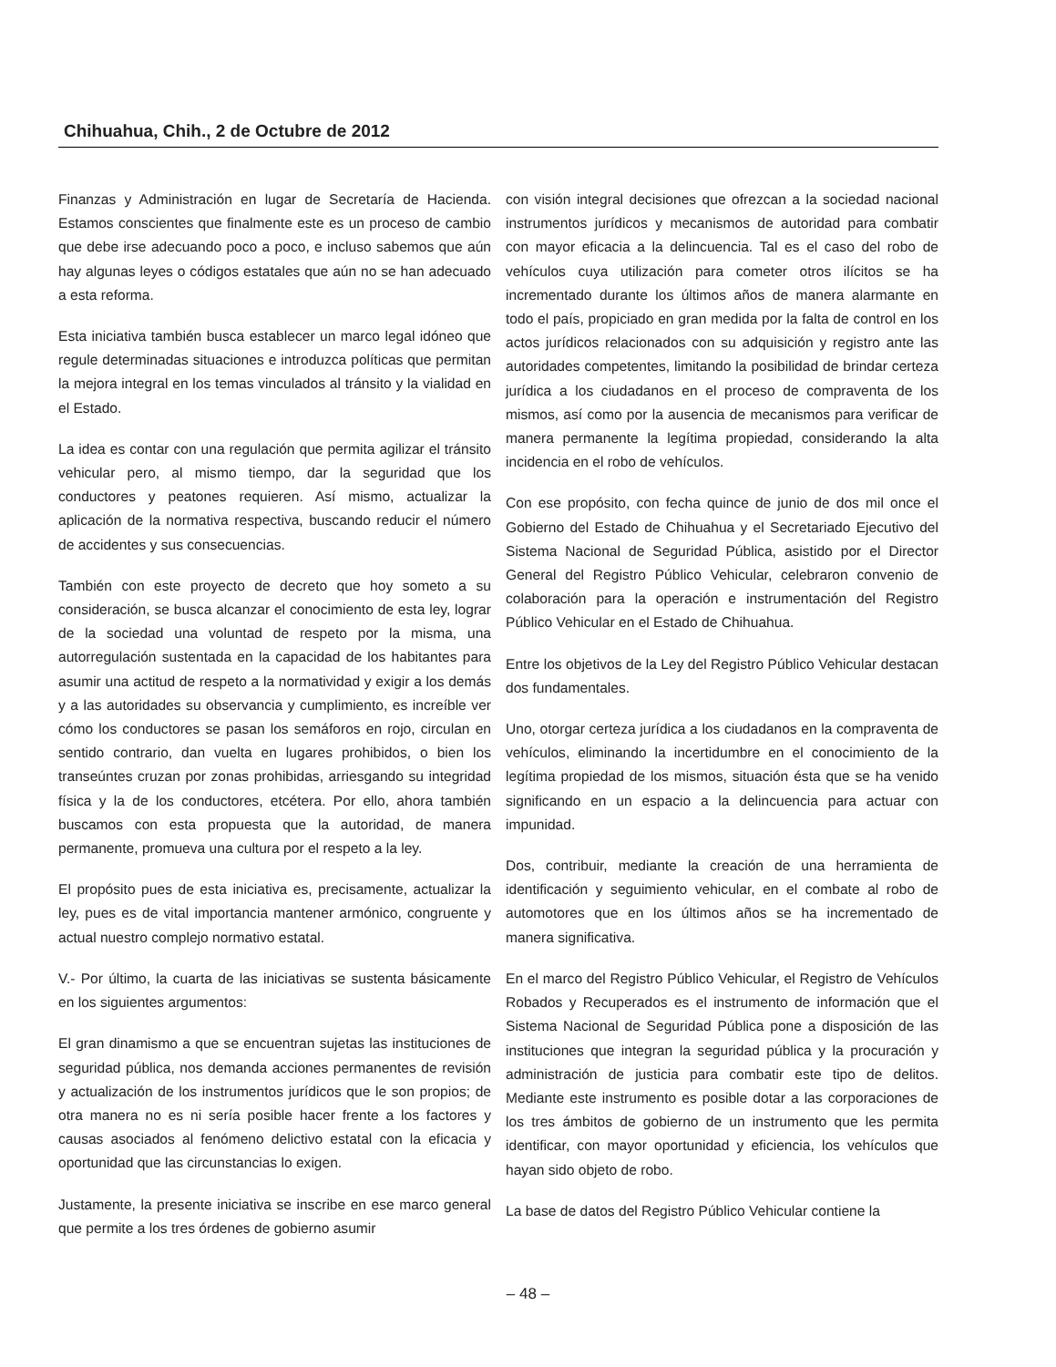Chihuahua, Chih., 2 de Octubre de 2012
Finanzas y Administración en lugar de Secretaría de Hacienda. Estamos conscientes que finalmente este es un proceso de cambio que debe irse adecuando poco a poco, e incluso sabemos que aún hay algunas leyes o códigos estatales que aún no se han adecuado a esta reforma.
Esta iniciativa también busca establecer un marco legal idóneo que regule determinadas situaciones e introduzca políticas que permitan la mejora integral en los temas vinculados al tránsito y la vialidad en el Estado.
La idea es contar con una regulación que permita agilizar el tránsito vehicular pero, al mismo tiempo, dar la seguridad que los conductores y peatones requieren. Así mismo, actualizar la aplicación de la normativa respectiva, buscando reducir el número de accidentes y sus consecuencias.
También con este proyecto de decreto que hoy someto a su consideración, se busca alcanzar el conocimiento de esta ley, lograr de la sociedad una voluntad de respeto por la misma, una autorregulación sustentada en la capacidad de los habitantes para asumir una actitud de respeto a la normatividad y exigir a los demás y a las autoridades su observancia y cumplimiento, es increíble ver cómo los conductores se pasan los semáforos en rojo, circulan en sentido contrario, dan vuelta en lugares prohibidos, o bien los transeúntes cruzan por zonas prohibidas, arriesgando su integridad física y la de los conductores, etcétera. Por ello, ahora también buscamos con esta propuesta que la autoridad, de manera permanente, promueva una cultura por el respeto a la ley.
El propósito pues de esta iniciativa es, precisamente, actualizar la ley, pues es de vital importancia mantener armónico, congruente y actual nuestro complejo normativo estatal.
V.- Por último, la cuarta de las iniciativas se sustenta básicamente en los siguientes argumentos:
El gran dinamismo a que se encuentran sujetas las instituciones de seguridad pública, nos demanda acciones permanentes de revisión y actualización de los instrumentos jurídicos que le son propios; de otra manera no es ni sería posible hacer frente a los factores y causas asociados al fenómeno delictivo estatal con la eficacia y oportunidad que las circunstancias lo exigen.
Justamente, la presente iniciativa se inscribe en ese marco general que permite a los tres órdenes de gobierno asumir
con visión integral decisiones que ofrezcan a la sociedad nacional instrumentos jurídicos y mecanismos de autoridad para combatir con mayor eficacia a la delincuencia. Tal es el caso del robo de vehículos cuya utilización para cometer otros ilícitos se ha incrementado durante los últimos años de manera alarmante en todo el país, propiciado en gran medida por la falta de control en los actos jurídicos relacionados con su adquisición y registro ante las autoridades competentes, limitando la posibilidad de brindar certeza jurídica a los ciudadanos en el proceso de compraventa de los mismos, así como por la ausencia de mecanismos para verificar de manera permanente la legítima propiedad, considerando la alta incidencia en el robo de vehículos.
Con ese propósito, con fecha quince de junio de dos mil once el Gobierno del Estado de Chihuahua y el Secretariado Ejecutivo del Sistema Nacional de Seguridad Pública, asistido por el Director General del Registro Público Vehicular, celebraron convenio de colaboración para la operación e instrumentación del Registro Público Vehicular en el Estado de Chihuahua.
Entre los objetivos de la Ley del Registro Público Vehicular destacan dos fundamentales.
Uno, otorgar certeza jurídica a los ciudadanos en la compraventa de vehículos, eliminando la incertidumbre en el conocimiento de la legítima propiedad de los mismos, situación ésta que se ha venido significando en un espacio a la delincuencia para actuar con impunidad.
Dos, contribuir, mediante la creación de una herramienta de identificación y seguimiento vehicular, en el combate al robo de automotores que en los últimos años se ha incrementado de manera significativa.
En el marco del Registro Público Vehicular, el Registro de Vehículos Robados y Recuperados es el instrumento de información que el Sistema Nacional de Seguridad Pública pone a disposición de las instituciones que integran la seguridad pública y la procuración y administración de justicia para combatir este tipo de delitos. Mediante este instrumento es posible dotar a las corporaciones de los tres ámbitos de gobierno de un instrumento que les permita identificar, con mayor oportunidad y eficiencia, los vehículos que hayan sido objeto de robo.
La base de datos del Registro Público Vehicular contiene la
– 48 –